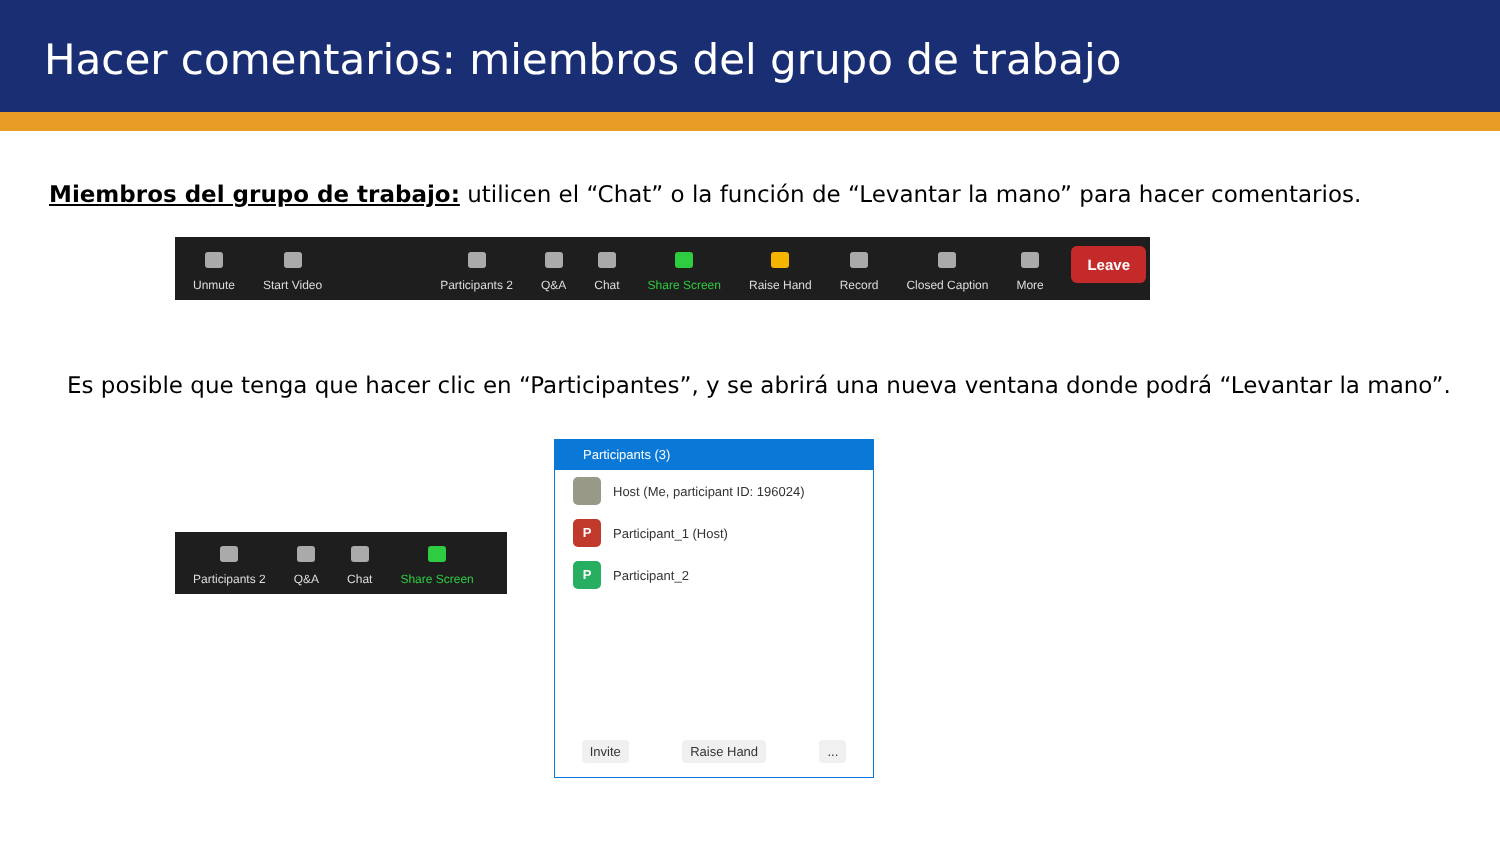Hacer comentarios: miembros del grupo de trabajo
Miembros del grupo de trabajo: utilicen el “Chat” o la función de “Levantar la mano” para hacer comentarios.
Unmute
Start Video
Participants 2
Q&A
Chat
Share Screen
Raise Hand
Record
Closed Caption
More
Leave
Es posible que tenga que hacer clic en “Participantes”, y se abrirá una nueva ventana donde podrá “Levantar la mano”.
Participants 2
Q&A
Chat
Share Screen
Participants (3)
Host (Me, participant ID: 196024)
P Participant_1 (Host)
P Participant_2
Invite Raise Hand...